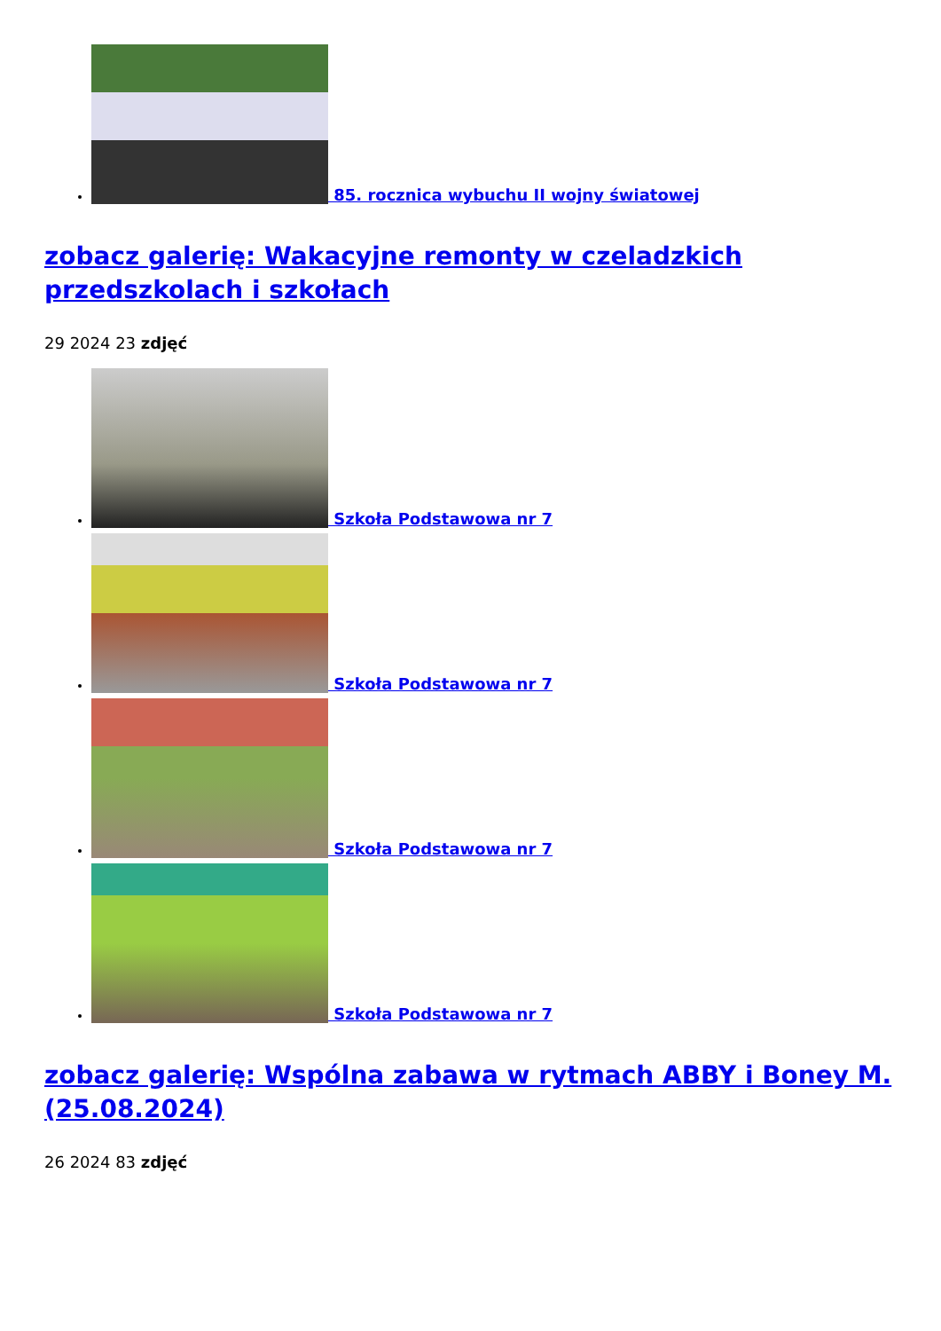85. rocznica wybuchu II wojny światowej
zobacz galerię: Wakacyjne remonty w czeladzkich przedszkolach i szkołach
29 2024 23 zdjęć
Szkoła Podstawowa nr 7
Szkoła Podstawowa nr 7
Szkoła Podstawowa nr 7
Szkoła Podstawowa nr 7
zobacz galerię: Wspólna zabawa w rytmach ABBY i Boney M. (25.08.2024)
26 2024 83 zdjęć